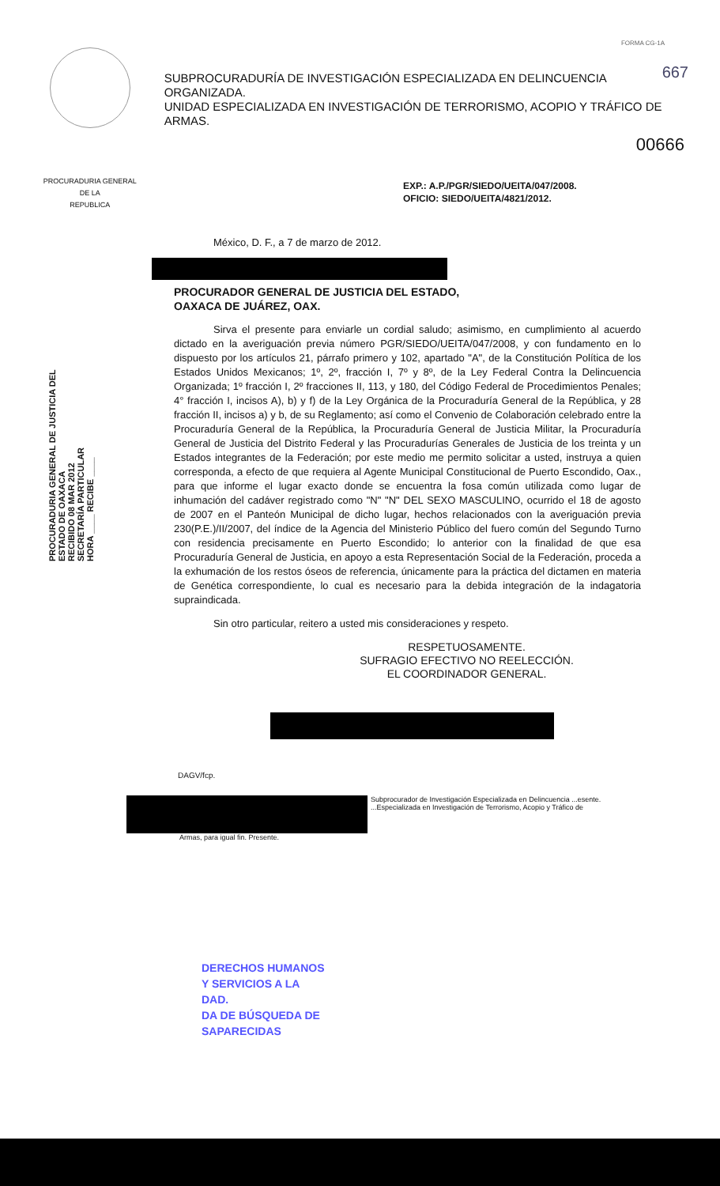FORMA CG-1A
PROCURADURIA GENERAL
DE LA
REPUBLICA
SUBPROCURADURÍA DE INVESTIGACIÓN ESPECIALIZADA EN DELINCUENCIA ORGANIZADA.
UNIDAD ESPECIALIZADA EN INVESTIGACIÓN DE TERRORISMO, ACOPIO Y TRÁFICO DE ARMAS.
667
00666
EXP.: A.P./PGR/SIEDO/UEITA/047/2008.
OFICIO: SIEDO/UEITA/4821/2012.
México, D. F., a 7 de marzo de 2012.
PROCURADURIA GENERAL DE JUSTICIA DEL ESTADO DE OAXACA
RECIBIDO 08 MAR 2012
SECRETARÍA PARTICULAR
HORA ____ RECIBE ____
PROCURADOR GENERAL DE JUSTICIA DEL ESTADO,
OAXACA DE JUÁREZ, OAX.
Sirva el presente para enviarle un cordial saludo; asimismo, en cumplimiento al acuerdo dictado en la averiguación previa número PGR/SIEDO/UEITA/047/2008, y con fundamento en lo dispuesto por los artículos 21, párrafo primero y 102, apartado "A", de la Constitución Política de los Estados Unidos Mexicanos; 1º, 2º, fracción I, 7º y 8º, de la Ley Federal Contra la Delincuencia Organizada; 1º fracción I, 2º fracciones II, 113, y 180, del Código Federal de Procedimientos Penales; 4° fracción I, incisos A), b) y f) de la Ley Orgánica de la Procuraduría General de la República, y 28 fracción II, incisos a) y b, de su Reglamento; así como el Convenio de Colaboración celebrado entre la Procuraduría General de la República, la Procuraduría General de Justicia Militar, la Procuraduría General de Justicia del Distrito Federal y las Procuradurías Generales de Justicia de los treinta y un Estados integrantes de la Federación; por este medio me permito solicitar a usted, instruya a quien corresponda, a efecto de que requiera al Agente Municipal Constitucional de Puerto Escondido, Oax., para que informe el lugar exacto donde se encuentra la fosa común utilizada como lugar de inhumación del cadáver registrado como "N" "N" DEL SEXO MASCULINO, ocurrido el 18 de agosto de 2007 en el Panteón Municipal de dicho lugar, hechos relacionados con la averiguación previa 230(P.E.)/II/2007, del índice de la Agencia del Ministerio Público del fuero común del Segundo Turno con residencia precisamente en Puerto Escondido; lo anterior con la finalidad de que esa Procuraduría General de Justicia, en apoyo a esta Representación Social de la Federación, proceda a la exhumación de los restos óseos de referencia, únicamente para la práctica del dictamen en materia de Genética correspondiente, lo cual es necesario para la debida integración de la indagatoria supraindicada.
Sin otro particular, reitero a usted mis consideraciones y respeto.
RESPETUOSAMENTE.
SUFRAGIO EFECTIVO NO REELECCIÓN.
EL COORDINADOR GENERAL.
DAGV/fcp.
Subprocurador de Investigación Especializada en Delincuencia ...esente.
...Especializada en Investigación de Terrorismo, Acopio y Tráfico de
Armas, para igual fin. Presente.
DERECHOS HUMANOS
Y SERVICIOS A LA
DAD.
DA DE BÚSQUEDA DE
SAPARECIDAS